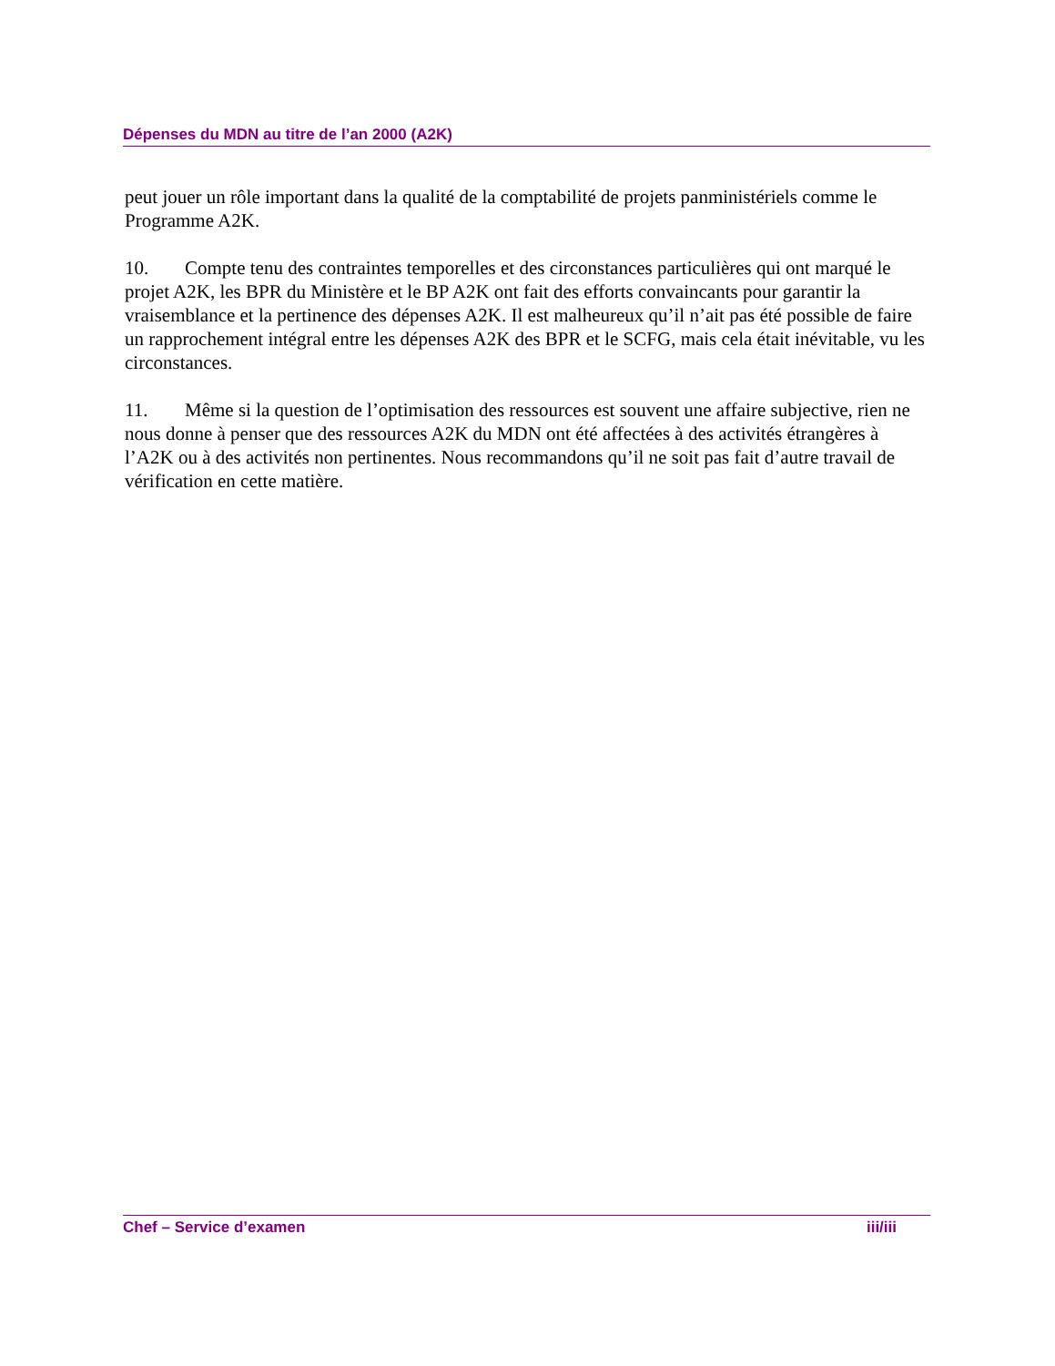Dépenses du MDN au titre de l’an 2000 (A2K)
peut jouer un rôle important dans la qualité de la comptabilité de projets panministériels comme le Programme A2K.
10. Compte tenu des contraintes temporelles et des circonstances particulières qui ont marqué le projet A2K, les BPR du Ministère et le BP A2K ont fait des efforts convaincants pour garantir la vraisemblance et la pertinence des dépenses A2K. Il est malheureux qu’il n’ait pas été possible de faire un rapprochement intégral entre les dépenses A2K des BPR et le SCFG, mais cela était inévitable, vu les circonstances.
11. Même si la question de l’optimisation des ressources est souvent une affaire subjective, rien ne nous donne à penser que des ressources A2K du MDN ont été affectées à des activités étrangères à l’A2K ou à des activités non pertinentes. Nous recommandons qu’il ne soit pas fait d’autre travail de vérification en cette matière.
Chef – Service d’examen iii/iii